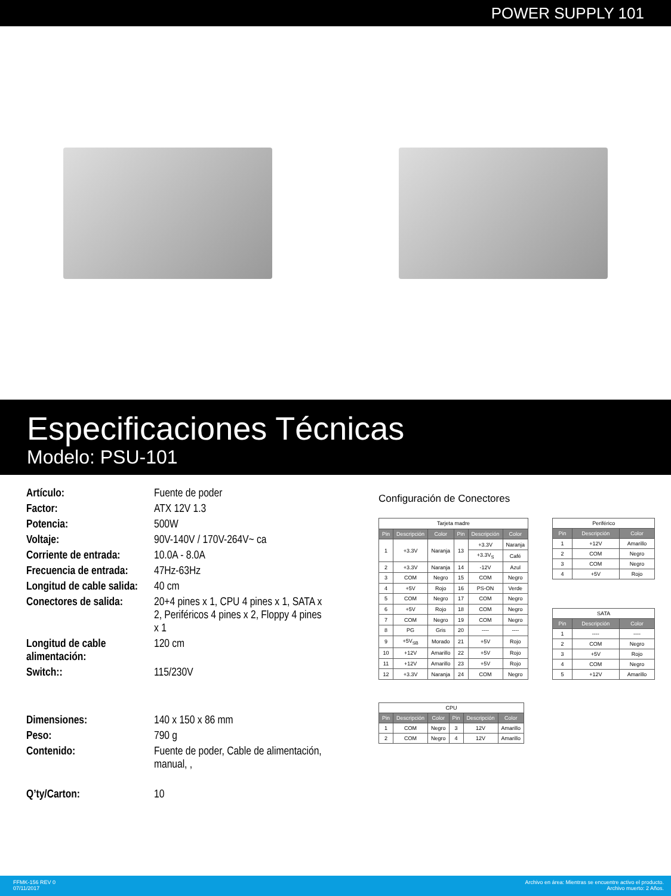POWER SUPPLY 101
Especificaciones Técnicas
Modelo: PSU-101
| Artículo: | Fuente de poder |
| Factor: | ATX 12V 1.3 |
| Potencia: | 500W |
| Voltaje: | 90V-140V / 170V-264V~ ca |
| Corriente de entrada: | 10.0A - 8.0A |
| Frecuencia de entrada: | 47Hz-63Hz |
| Longitud de cable salida: | 40 cm |
| Conectores de salida: | 20+4 pines x 1, CPU 4 pines x 1, SATA x 2, Periféricos 4 pines x 2, Floppy 4 pines x 1 |
| Longitud de cable alimentación: | 120 cm |
| Switch:: | 115/230V |
| Dimensiones: | 140 x 150 x 86 mm |
| Peso: | 790 g |
| Contenido: | Fuente de poder, Cable de alimentación, manual, , |
| Q’ty/Carton: | 10 |
Configuración de Conectores
| Tarjeta madre | | | | | |
| Pin | Descripción | Color | Pin | Descripción | Color |
| 1 | +3.3V | Naranja | 13 | +3.3V | Naranja |
| | | | | +3.3V<sub>S</sub> | Café |
| 2 | +3.3V | Naranja | 14 | -12V | Azul |
| 3 | COM | Negro | 15 | COM | Negro |
| 4 | +5V | Rojo | 16 | PS-ON | Verde |
| 5 | COM | Negro | 17 | COM | Negro |
| 6 | +5V | Rojo | 18 | COM | Negro |
| 7 | COM | Negro | 19 | COM | Negro |
| 8 | PG | Gris | 20 | ---- | ---- |
| 9 | +5V<sub>SB</sub> | Morado | 21 | +5V | Rojo |
| 10 | +12V | Amarillo | 22 | +5V | Rojo |
| 11 | +12V | Amarillo | 23 | +5V | Rojo |
| 12 | +3.3V | Naranja | 24 | COM | Negro |
| Periférico | | |
| Pin | Descripción | Color |
| 1 | +12V | Amarillo |
| 2 | COM | Negro |
| 3 | COM | Negro |
| 4 | +5V | Rojo |
| SATA | | |
| Pin | Descripción | Color |
| 1 | ---- | ---- |
| 2 | COM | Negro |
| 3 | +5V | Rojo |
| 4 | COM | Negro |
| 5 | +12V | Amarillo |
| CPU | | | | | |
| Pin | Descripción | Color | Pin | Descripción | Color |
| 1 | COM | Negro | 3 | 12V | Amarillo |
| 2 | COM | Negro | 4 | 12V | Amarillo |
FFMK-156 REV 0
07/11/2017
Archivo en área: Mientras se encuentre activo el producto.
Archivo muerto: 2 Años.